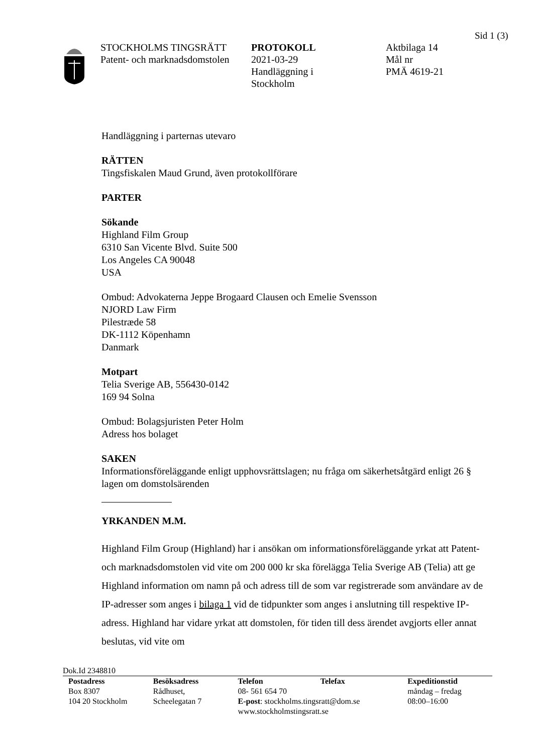Sid 1 (3)
STOCKHOLMS TINGSRÄTT
Patent- och marknadsdomstolen
PROTOKOLL
2021-03-29
Handläggning i
Stockholm
Aktbilaga 14
Mål nr
PMÄ 4619-21
Handläggning i parternas utevaro
RÄTTEN
Tingsfiskalen Maud Grund, även protokollförare
PARTER
Sökande
Highland Film Group
6310 San Vicente Blvd. Suite 500
Los Angeles CA 90048
USA
Ombud: Advokaterna Jeppe Brogaard Clausen och Emelie Svensson
NJORD Law Firm
Pilestræde 58
DK-1112 Köpenhamn
Danmark
Motpart
Telia Sverige AB, 556430-0142
169 94 Solna
Ombud: Bolagsjuristen Peter Holm
Adress hos bolaget
SAKEN
Informationsföreläggande enligt upphovsrättslagen; nu fråga om säkerhetsåtgärd enligt 26 § lagen om domstolsärenden
YRKANDEN M.M.
Highland Film Group (Highland) har i ansökan om informationsföreläggande yrkat att Patent- och marknadsdomstolen vid vite om 200 000 kr ska förelägga Telia Sverige AB (Telia) att ge Highland information om namn på och adress till de som var registrerade som användare av de IP-adresser som anges i bilaga 1 vid de tidpunkter som anges i anslutning till respektive IP-adress. Highland har vidare yrkat att domstolen, för tiden till dess ärendet avgjorts eller annat beslutas, vid vite om
Dok.Id 2348810
Postadress
Box 8307
104 20 Stockholm
Besöksadress
Rådhuset,
Scheelegatan 7
Telefon Telefax
08- 561 654 70
E-post: stockholms.tingsratt@dom.se
www.stockholmstingsratt.se
Expeditionstid
måndag – fredag
08:00–16:00